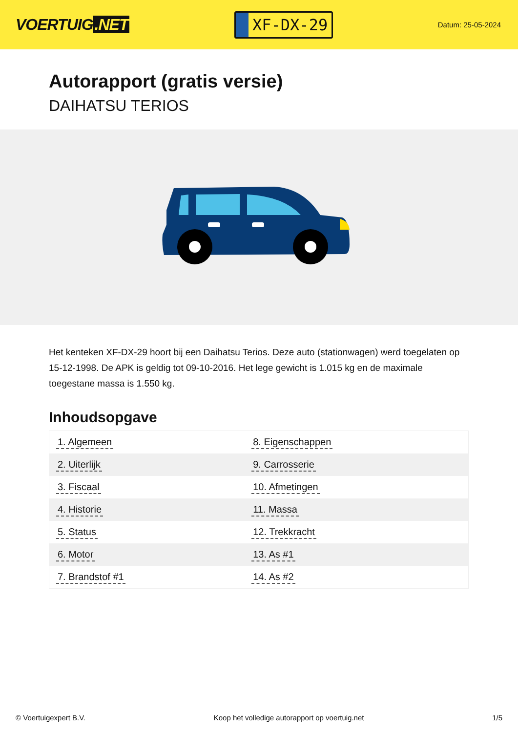VOERTUIG.NET
XF-DX-29
Datum: 25-05-2024
Autorapport (gratis versie)
DAIHATSU TERIOS
Het kenteken XF-DX-29 hoort bij een Daihatsu Terios. Deze auto (stationwagen) werd toegelaten op 15-12-1998. De APK is geldig tot 09-10-2016. Het lege gewicht is 1.015 kg en de maximale toegestane massa is 1.550 kg.
Inhoudsopgave
| 1. Algemeen | 8. Eigenschappen |
| 2. Uiterlijk | 9. Carrosserie |
| 3. Fiscaal | 10. Afmetingen |
| 4. Historie | 11. Massa |
| 5. Status | 12. Trekkracht |
| 6. Motor | 13. As #1 |
| 7. Brandstof #1 | 14. As #2 |
© Voertuigexpert B.V. Koop het volledige autorapport op voertuig.net
1/5